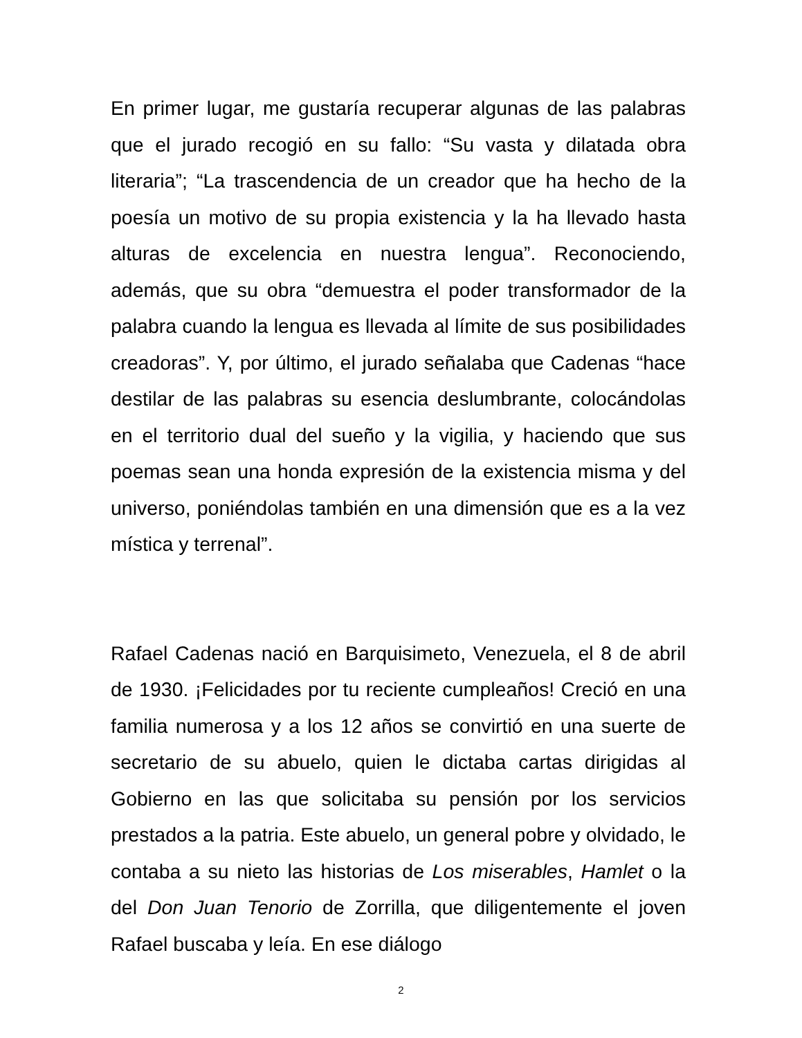En primer lugar, me gustaría recuperar algunas de las palabras que el jurado recogió en su fallo: “Su vasta y dilatada obra literaria”; “La trascendencia de un creador que ha hecho de la poesía un motivo de su propia existencia y la ha llevado hasta alturas de excelencia en nuestra lengua”. Reconociendo, además, que su obra “demuestra el poder transformador de la palabra cuando la lengua es llevada al límite de sus posibilidades creadoras”. Y, por último, el jurado señalaba que Cadenas “hace destilar de las palabras su esencia deslumbrante, colocándolas en el territorio dual del sueño y la vigilia, y haciendo que sus poemas sean una honda expresión de la existencia misma y del universo, poniéndolas también en una dimensión que es a la vez mística y terrenal”.
Rafael Cadenas nació en Barquisimeto, Venezuela, el 8 de abril de 1930. ¡Felicidades por tu reciente cumpleaños! Creció en una familia numerosa y a los 12 años se convirtió en una suerte de secretario de su abuelo, quien le dictaba cartas dirigidas al Gobierno en las que solicitaba su pensión por los servicios prestados a la patria. Este abuelo, un general pobre y olvidado, le contaba a su nieto las historias de Los miserables, Hamlet o la del Don Juan Tenorio de Zorrilla, que diligentemente el joven Rafael buscaba y leía. En ese diálogo
2